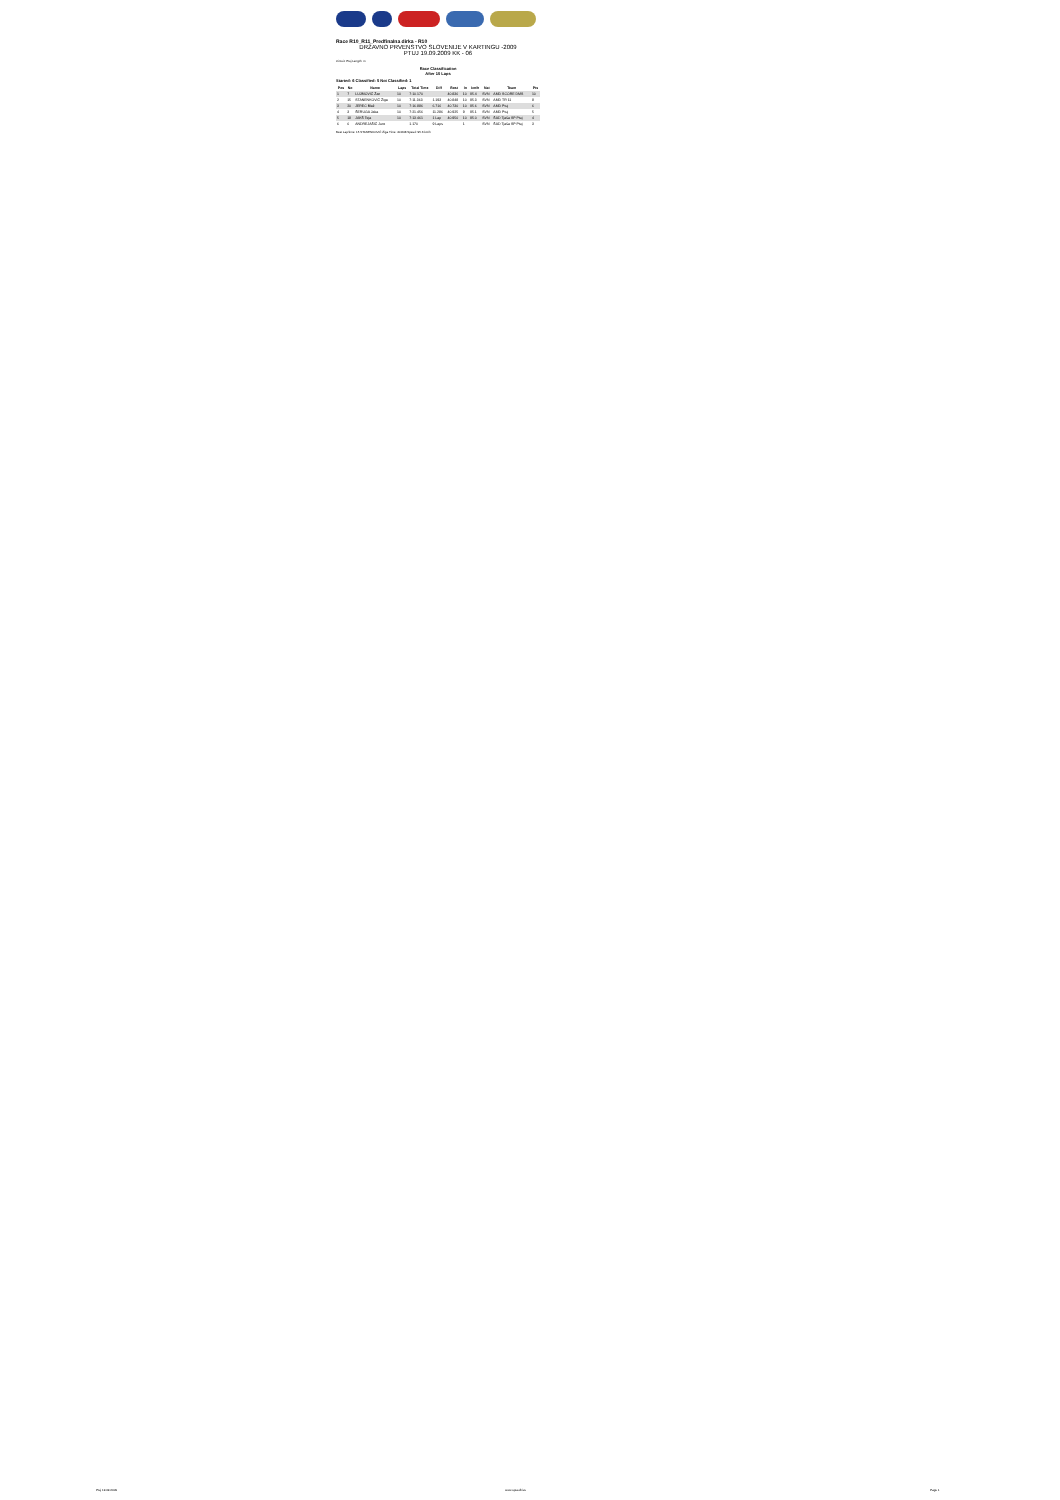Race R10_R11_Predfinalna dirka - R10
DRŽAVNO PRVENSTVO SLOVENIJE V KARTINGU -2009
PTUJ 19.09.2009 KK - 06
Circuit: Ptuj Length: m
Race Classification
After 10 Laps
Started: 6 Classified: 5 Not Classified: 1
| Pos | No | Name | Laps | Total Time | Diff | Best | In | km/h | Nat | Team | Pts |
| --- | --- | --- | --- | --- | --- | --- | --- | --- | --- | --- | --- |
| 1 | 7 | LUJBIOVIČ Žan | 10 | 7:10.170 | | 40.836 | 10 | 95.4 | SVN | AMD SCORE DMS | 10 |
| 2 | 15 | STANENKOVIČ Žiga | 10 | 7:11.363 | 1.193 | 40.848 | 10 | 95.3 | SVN | AMD TR 11 | 8 |
| 3 | 20 | JEREC Blaž | 10 | 7:16.886 | 6.716 | 40.730 | 10 | 95.6 | SVN | AMD Ptuj | 6 |
| 4 | 3 | ŠERUGA Jaka | 10 | 7:21.456 | 11.286 | 40.925 | 9 | 95.1 | SVN | AMD Ptuj | 5 |
| 5 | 18 | JAKŠ Teja | 10 | 7:13.461 | 1 Lap | 40.950 | 10 | 95.0 | SVN | ŠAD Tjaša SP Ptuj | 4 |
| 6 | 6 | ANDREJAŠIČ Jure | | 1.170 | 9 Laps | | 1 | | SVN | ŠAD Tjaša SP Ptuj | 3 |
Best Lap/time: 15 STANENKOVIČ Žiga Time: 40.848 Speed: 95.3 km/h
Ptuj 19.09.2009 www.speedhive Page 1